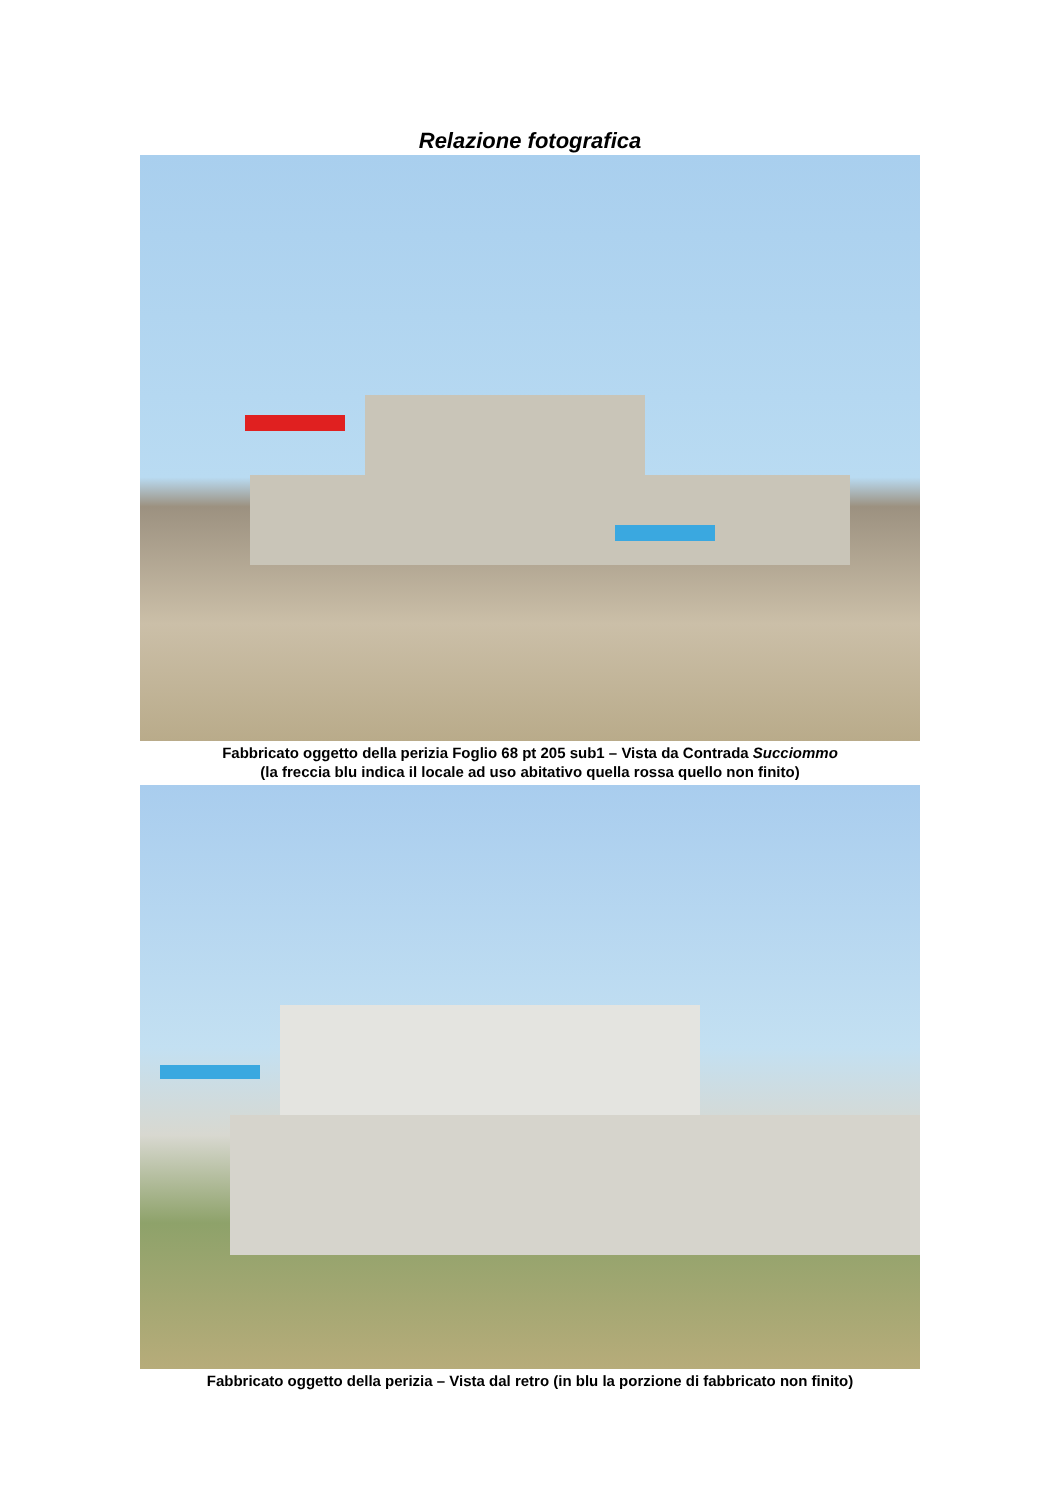Relazione fotografica
Fabbricato oggetto della perizia Foglio 68 pt 205 sub1 – Vista da Contrada Succiommo
(la freccia blu indica il locale ad uso abitativo quella rossa quello non finito)
Fabbricato oggetto della perizia – Vista dal retro (in blu la porzione di fabbricato non finito)